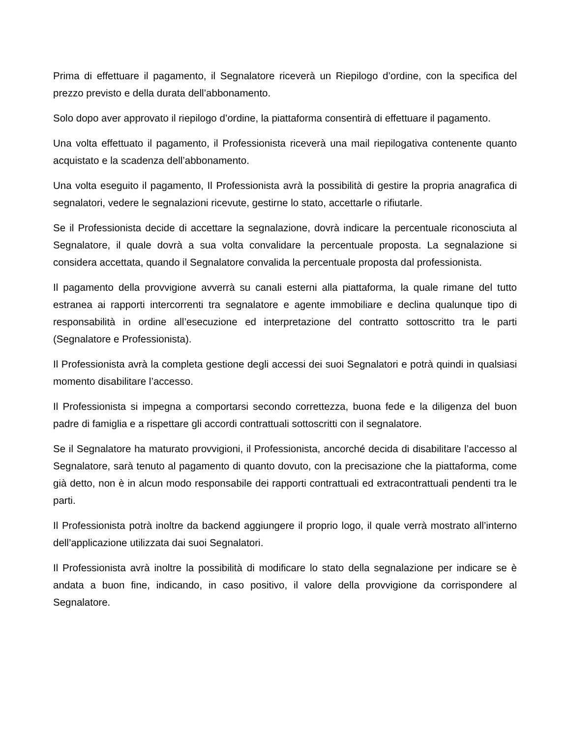Prima di effettuare il pagamento, il Segnalatore riceverà un Riepilogo d’ordine, con la specifica del prezzo previsto e della durata dell’abbonamento.
Solo dopo aver approvato il riepilogo d’ordine, la piattaforma consentirà di effettuare il pagamento.
Una volta effettuato il pagamento, il Professionista riceverà una mail riepilogativa contenente quanto acquistato e la scadenza dell’abbonamento.
Una volta eseguito il pagamento, Il Professionista avrà la possibilità di gestire la propria anagrafica di segnalatori, vedere le segnalazioni ricevute, gestirne lo stato, accettarle o rifiutarle.
Se il Professionista decide di accettare la segnalazione, dovrà indicare la percentuale riconosciuta al Segnalatore, il quale dovrà a sua volta convalidare la percentuale proposta. La segnalazione si considera accettata, quando il Segnalatore convalida la percentuale proposta dal professionista.
Il pagamento della provvigione avverrà su canali esterni alla piattaforma, la quale rimane del tutto estranea ai rapporti intercorrenti tra segnalatore e agente immobiliare e declina qualunque tipo di responsabilità in ordine all’esecuzione ed interpretazione del contratto sottoscritto tra le parti (Segnalatore e Professionista).
Il Professionista avrà la completa gestione degli accessi dei suoi Segnalatori e potrà quindi in qualsiasi momento disabilitare l’accesso.
Il Professionista si impegna a comportarsi secondo correttezza, buona fede e la diligenza del buon padre di famiglia e a rispettare gli accordi contrattuali sottoscritti con il segnalatore.
Se il Segnalatore ha maturato provvigioni, il Professionista, ancorché decida di disabilitare l’accesso al Segnalatore, sarà tenuto al pagamento di quanto dovuto, con la precisazione che la piattaforma, come già detto, non è in alcun modo responsabile dei rapporti contrattuali ed extracontrattuali pendenti tra le parti.
Il Professionista potrà inoltre da backend aggiungere il proprio logo, il quale verrà mostrato all’interno dell’applicazione utilizzata dai suoi Segnalatori.
Il Professionista avrà inoltre la possibilità di modificare lo stato della segnalazione per indicare se è andata a buon fine, indicando, in caso positivo, il valore della provvigione da corrispondere al Segnalatore.